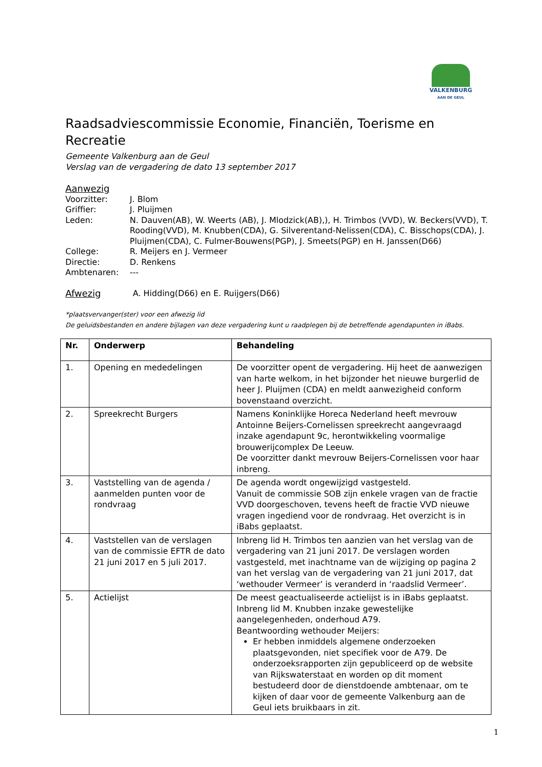VALKENBURG
AAN DE GEUL
Raadsadviescommissie Economie, Financiën, Toerisme en Recreatie
Gemeente Valkenburg aan de Geul
Verslag van de vergadering de dato 13 september 2017
Aanwezig
Voorzitter: J. Blom
Griffier: J. Pluijmen
Leden: N. Dauven(AB), W. Weerts (AB), J. Mlodzick(AB),), H. Trimbos (VVD), W. Beckers(VVD), T. Rooding(VVD), M. Knubben(CDA), G. Silverentand-Nelissen(CDA), C. Bisschops(CDA), J. Pluijmen(CDA), C. Fulmer-Bouwens(PGP), J. Smeets(PGP) en H. Janssen(D66)
College: R. Meijers en J. Vermeer
Directie: D. Renkens
Ambtenaren: ---
Afwezig A. Hidding(D66) en E. Ruijgers(D66)
*plaatsvervanger(ster) voor een afwezig lid
De geluidsbestanden en andere bijlagen van deze vergadering kunt u raadplegen bij de betreffende agendapunten in iBabs.
| Nr. | Onderwerp | Behandeling |
| --- | --- | --- |
| 1. | Opening en mededelingen | De voorzitter opent de vergadering. Hij heet de aanwezigen van harte welkom, in het bijzonder het nieuwe burgerlid de heer J. Pluijmen (CDA) en meldt aanwezigheid conform bovenstaand overzicht. |
| 2. | Spreekrecht Burgers | Namens Koninklijke Horeca Nederland heeft mevrouw Antoinne Beijers-Cornelissen spreekrecht aangevraagd inzake agendapunt 9c, herontwikkeling voormalige brouwerijcomplex De Leeuw. De voorzitter dankt mevrouw Beijers-Cornelissen voor haar inbreng. |
| 3. | Vaststelling van de agenda / aanmelden punten voor de rondvraag | De agenda wordt ongewijzigd vastgesteld. Vanuit de commissie SOB zijn enkele vragen van de fractie VVD doorgeschoven, tevens heeft de fractie VVD nieuwe vragen ingediend voor de rondvraag. Het overzicht is in iBabs geplaatst. |
| 4. | Vaststellen van de verslagen van de commissie EFTR de dato 21 juni 2017 en 5 juli 2017. | Inbreng lid H. Trimbos ten aanzien van het verslag van de vergadering van 21 juni 2017. De verslagen worden vastgesteld, met inachtname van de wijziging op pagina 2 van het verslag van de vergadering van 21 juni 2017, dat ‘wethouder Vermeer’ is veranderd in ‘raadslid Vermeer’. |
| 5. | Actielijst | De meest geactualiseerde actielijst is in iBabs geplaatst. Inbreng lid M. Knubben inzake gewestelijke aangelegenheden, onderhoud A79. Beantwoording wethouder Meijers: Er hebben inmiddels algemene onderzoeken plaatsgevonden, niet specifiek voor de A79. De onderzoeksrapporten zijn gepubliceerd op de website van Rijkswaterstaat en worden op dit moment bestudeerd door de dienstdoende ambtenaar, om te kijken of daar voor de gemeente Valkenburg aan de Geul iets bruikbaars in zit. |
1